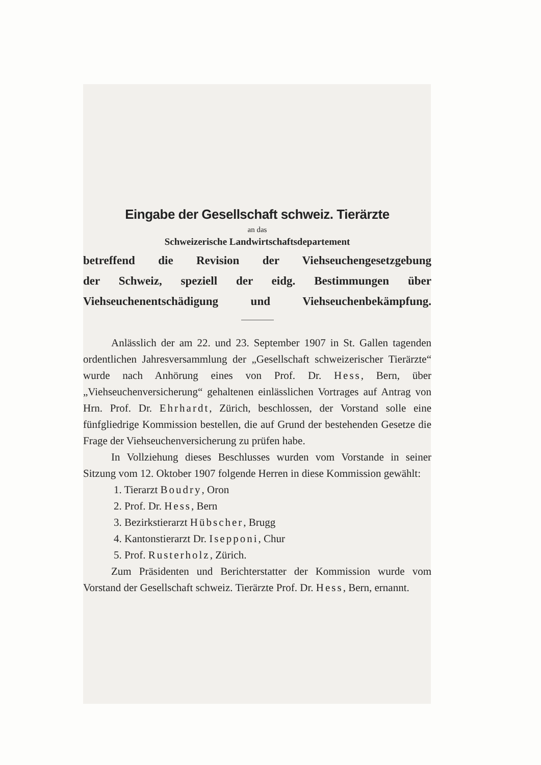Eingabe der Gesellschaft schweiz. Tierärzte
an das
Schweizerische Landwirtschaftsdepartement
betreffend die Revision der Viehseuchengesetzgebung
der Schweiz, speziell der eidg. Bestimmungen über
Viehseuchenentschädigung und Viehseuchenbekämpfung.
Anlässlich der am 22. und 23. September 1907 in St. Gallen tagenden ordentlichen Jahresversammlung der „Gesellschaft schweizerischer Tierärzte“ wurde nach Anhörung eines von Prof. Dr. Hess, Bern, über „Viehseuchenversicherung“ gehaltenen einlässlichen Vortrages auf Antrag von Hrn. Prof. Dr. Ehrhardt, Zürich, beschlossen, der Vorstand solle eine fünfgliedrige Kommission bestellen, die auf Grund der bestehenden Gesetze die Frage der Viehseuchenversicherung zu prüfen habe.
In Vollziehung dieses Beschlusses wurden vom Vorstande in seiner Sitzung vom 12. Oktober 1907 folgende Herren in diese Kommission gewählt:
1. Tierarzt Boudry, Oron
2. Prof. Dr. Hess, Bern
3. Bezirkstierarzt Hübscher, Brugg
4. Kantonstierarzt Dr. Isepponi, Chur
5. Prof. Rusterholz, Zürich.
Zum Präsidenten und Berichterstatter der Kommission wurde vom Vorstand der Gesellschaft schweiz. Tierärzte Prof. Dr. Hess, Bern, ernannt.